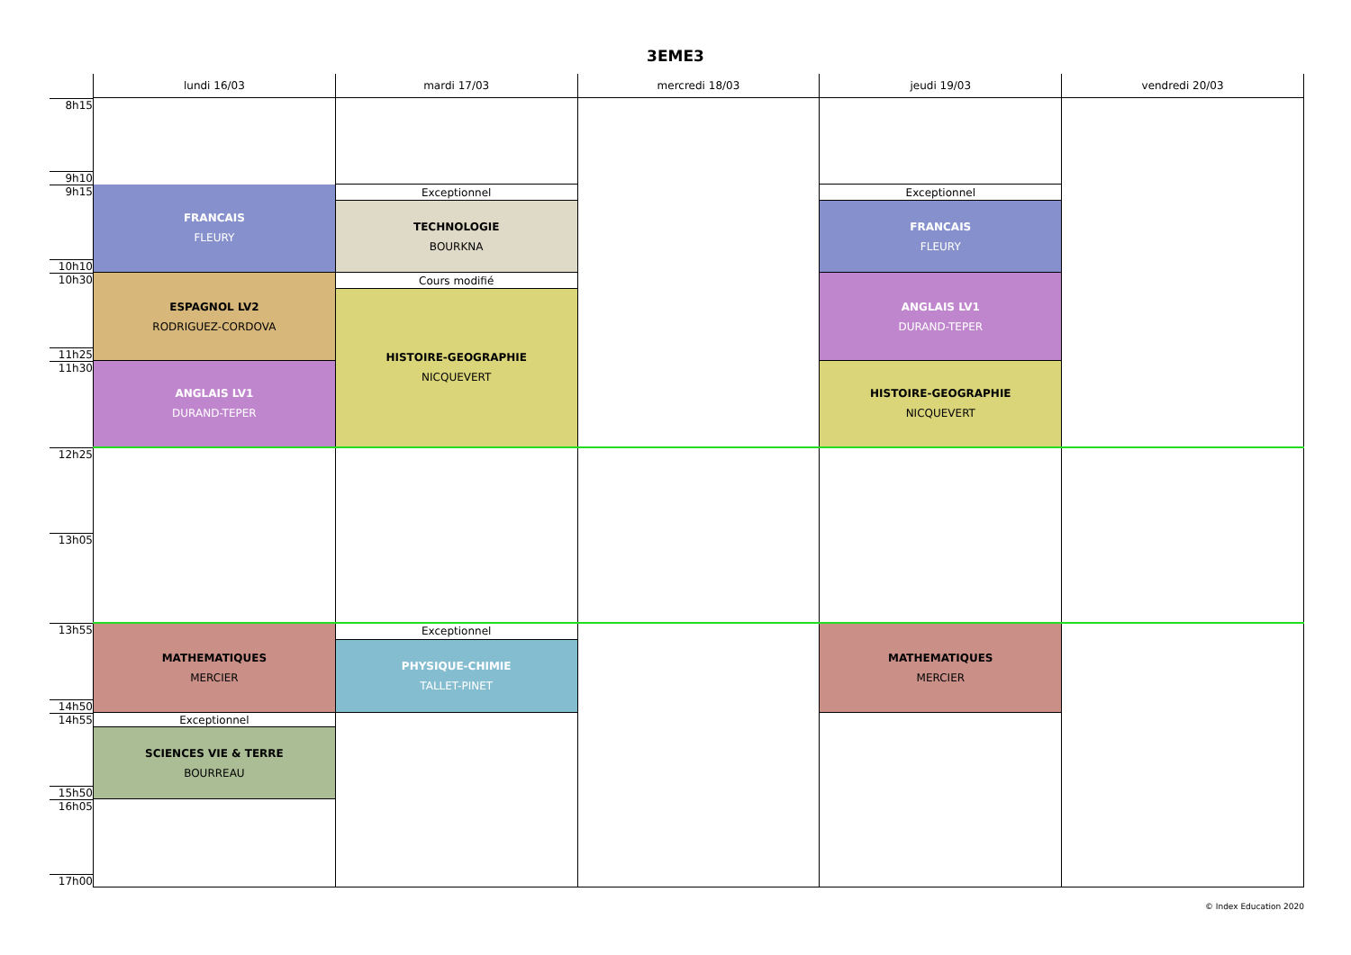3EME3
| | lundi 16/03 | mardi 17/03 | mercredi 18/03 | jeudi 19/03 | vendredi 20/03 |
| --- | --- | --- | --- | --- | --- |
| 8h15 9h10 | | | | | |
| 9h15 10h10 | FRANCAIS FLEURY | Exceptionnel | | Exceptionnel | |
| | | TECHNOLOGIE BOURKNA | | FRANCAIS FLEURY | |
| 10h30 11h25 | ESPAGNOL LV2 RODRIGUEZ-CORDOVA | Cours modifié | | ANGLAIS LV1 DURAND-TEPER | |
| | | HISTOIRE-GEOGRAPHIE NICQUEVERT | | | |
| 11h30 | ANGLAIS LV1 DURAND-TEPER | | | HISTOIRE-GEOGRAPHIE NICQUEVERT | |
| 12h25 13h05 | | | | | |
| 13h55 14h50 | MATHEMATIQUES MERCIER | Exceptionnel | | MATHEMATIQUES MERCIER | |
| | | PHYSIQUE-CHIMIE TALLET-PINET | | | |
| 14h55 15h50 | Exceptionnel | | | | |
| | SCIENCES VIE & TERRE BOURREAU | | | | |
| 16h05 17h00 | | | | | |
© Index Education 2020